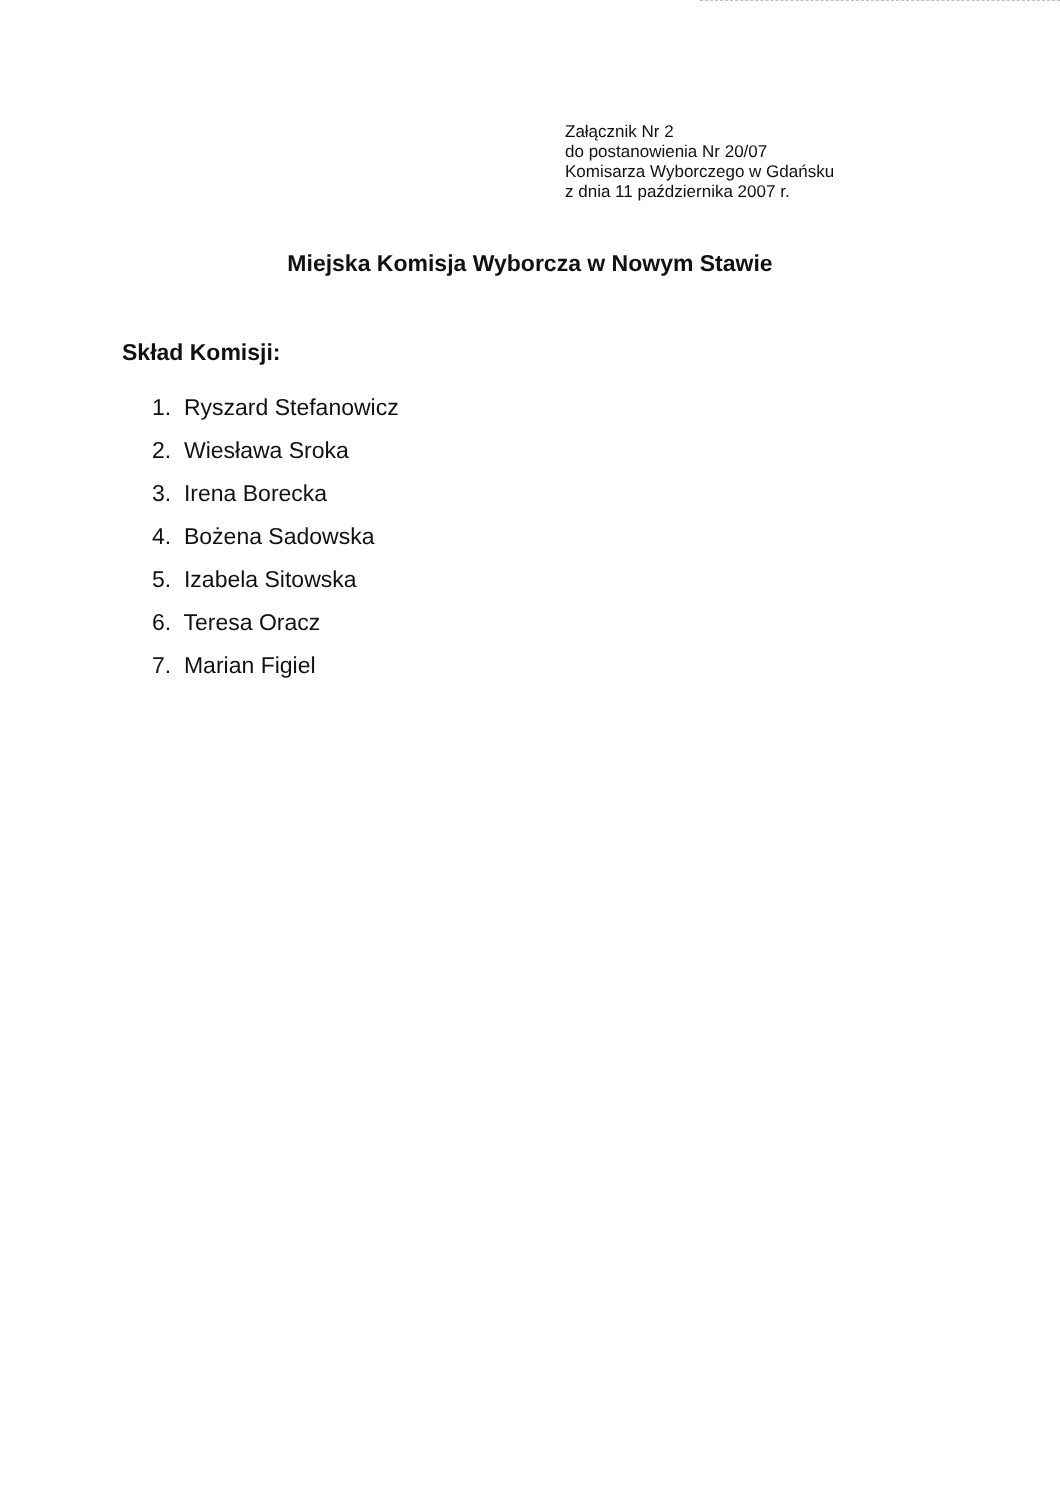Załącznik Nr 2
do postanowienia Nr 20/07
Komisarza Wyborczego w Gdańsku
z dnia 11 października 2007 r.
Miejska Komisja Wyborcza w Nowym Stawie
Skład Komisji:
1. Ryszard Stefanowicz
2. Wiesława Sroka
3. Irena Borecka
4. Bożena Sadowska
5. Izabela Sitowska
6. Teresa Oracz
7. Marian Figiel